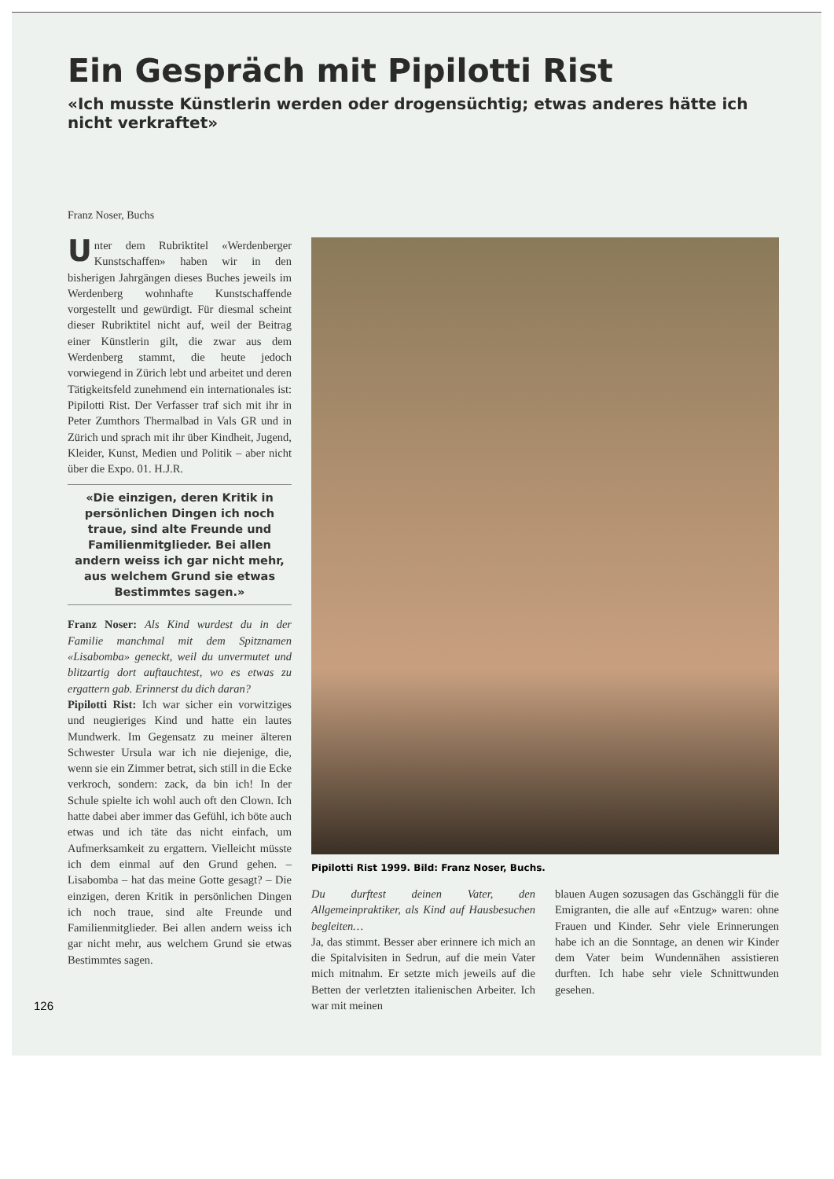Ein Gespräch mit Pipilotti Rist
«Ich musste Künstlerin werden oder drogensüchtig; etwas anderes hätte ich nicht verkraftet»
Franz Noser, Buchs
Unter dem Rubriktitel «Werdenberger Kunstschaffen» haben wir in den bisherigen Jahrgängen dieses Buches jeweils im Werdenberg wohnhafte Kunstschaffende vorgestellt und gewürdigt. Für diesmal scheint dieser Rubriktitel nicht auf, weil der Beitrag einer Künstlerin gilt, die zwar aus dem Werdenberg stammt, die heute jedoch vorwiegend in Zürich lebt und arbeitet und deren Tätigkeitsfeld zunehmend ein internationales ist: Pipilotti Rist. Der Verfasser traf sich mit ihr in Peter Zumthors Thermalbad in Vals GR und in Zürich und sprach mit ihr über Kindheit, Jugend, Kleider, Kunst, Medien und Politik – aber nicht über die Expo. 01. H.J.R.
«Die einzigen, deren Kritik in persönlichen Dingen ich noch traue, sind alte Freunde und Familienmitglieder. Bei allen andern weiss ich gar nicht mehr, aus welchem Grund sie etwas Bestimmtes sagen.»
Franz Noser: Als Kind wurdest du in der Familie manchmal mit dem Spitznamen «Lisabomba» geneckt, weil du unvermutet und blitzartig dort auftauchtest, wo es etwas zu ergattern gab. Erinnerst du dich daran?
Pipilotti Rist: Ich war sicher ein vorwitziges und neugieriges Kind und hatte ein lautes Mundwerk. Im Gegensatz zu meiner älteren Schwester Ursula war ich nie diejenige, die, wenn sie ein Zimmer betrat, sich still in die Ecke verkroch, sondern: zack, da bin ich! In der Schule spielte ich wohl auch oft den Clown. Ich hatte dabei aber immer das Gefühl, ich böte auch etwas und ich täte das nicht einfach, um Aufmerksamkeit zu ergattern. Vielleicht müsste ich dem einmal auf den Grund gehen. – Lisabomba – hat das meine Gotte gesagt? – Die einzigen, deren Kritik in persönlichen Dingen ich noch traue, sind alte Freunde und Familienmitglieder. Bei allen andern weiss ich gar nicht mehr, aus welchem Grund sie etwas Bestimmtes sagen.
Pipilotti Rist 1999. Bild: Franz Noser, Buchs.
Du durftest deinen Vater, den Allgemeinpraktiker, als Kind auf Hausbesuchen begleiten…
Ja, das stimmt. Besser aber erinnere ich mich an die Spitalvisiten in Sedrun, auf die mein Vater mich mitnahm. Er setzte mich jeweils auf die Betten der verletzten italienischen Arbeiter. Ich war mit meinen
blauen Augen sozusagen das Gschänggli für die Emigranten, die alle auf «Entzug» waren: ohne Frauen und Kinder. Sehr viele Erinnerungen habe ich an die Sonntage, an denen wir Kinder dem Vater beim Wundennähen assistieren durften. Ich habe sehr viele Schnittwunden gesehen.
126